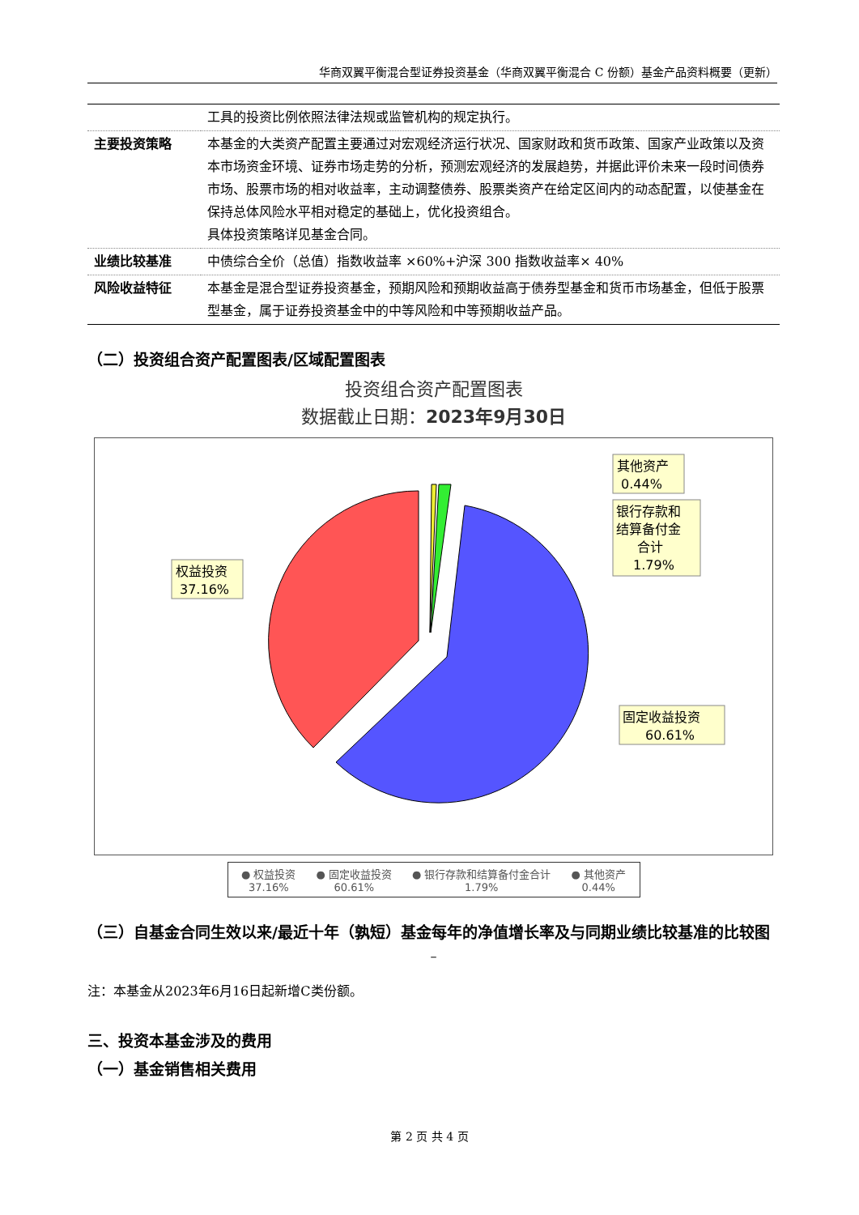华商双翼平衡混合型证券投资基金（华商双翼平衡混合 C 份额）基金产品资料概要（更新）
| | 工具的投资比例依照法律法规或监管机构的规定执行。 |
| 主要投资策略 | 本基金的大类资产配置主要通过对宏观经济运行状况、国家财政和货币政策、国家产业政策以及资本市场资金环境、证券市场走势的分析，预测宏观经济的发展趋势，并据此评价未来一段时间债券市场、股票市场的相对收益率，主动调整债券、股票类资产在给定区间内的动态配置，以使基金在保持总体风险水平相对稳定的基础上，优化投资组合。 具体投资策略详见基金合同。 |
| 业绩比较基准 | 中债综合全价（总值）指数收益率 ×60%+沪深 300 指数收益率× 40% |
| 风险收益特征 | 本基金是混合型证券投资基金，预期风险和预期收益高于债券型基金和货币市场基金，但低于股票型基金，属于证券投资基金中的中等风险和中等预期收益产品。 |
（二）投资组合资产配置图表/区域配置图表
投资组合资产配置图表
数据截止日期：2023年9月30日
权益投资
37.16%
其他资产
0.44%
银行存款和
结算备付金
合计
1.79%
固定收益投资
60.61%
● 权益投资
37.16% ● 固定收益投资
60.61% ● 银行存款和结算备付金合计
1.79% ● 其他资产
0.44%
（三）自基金合同生效以来/最近十年（孰短）基金每年的净值增长率及与同期业绩比较基准的比较图
–
注：本基金从2023年6月16日起新增C类份额。
三、投资本基金涉及的费用
（一）基金销售相关费用
第 2 页 共 4 页